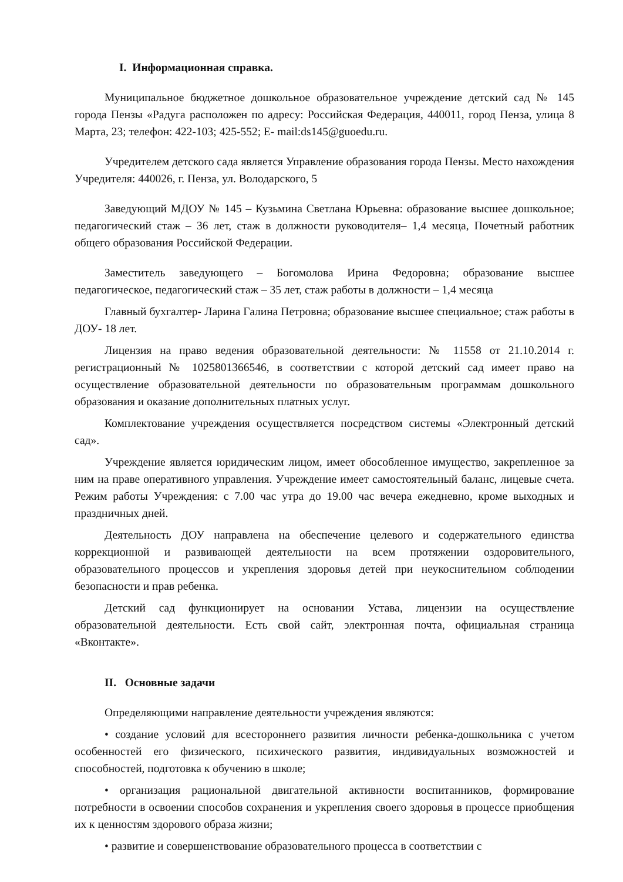I. Информационная справка.
Муниципальное бюджетное дошкольное образовательное учреждение детский сад № 145 города Пензы «Радуга расположен по адресу: Российская Федерация, 440011, город Пенза, улица 8 Марта, 23; телефон: 422-103; 425-552; E- mail:ds145@guoedu.ru.
Учредителем детского сада является Управление образования города Пензы. Место нахождения Учредителя: 440026, г. Пенза, ул. Володарского, 5
Заведующий МДОУ № 145 – Кузьмина Светлана Юрьевна: образование высшее дошкольное; педагогический стаж – 36 лет, стаж в должности руководителя– 1,4 месяца, Почетный работник общего образования Российской Федерации.
Заместитель заведующего – Богомолова Ирина Федоровна; образование высшее педагогическое, педагогический стаж – 35 лет, стаж работы в должности – 1,4 месяца
Главный бухгалтер- Ларина Галина Петровна; образование высшее специальное; стаж работы в ДОУ- 18 лет.
Лицензия на право ведения образовательной деятельности: № 11558 от 21.10.2014 г. регистрационный № 1025801366546, в соответствии с которой детский сад имеет право на осуществление образовательной деятельности по образовательным программам дошкольного образования и оказание дополнительных платных услуг.
Комплектование учреждения осуществляется посредством системы «Электронный детский сад».
Учреждение является юридическим лицом, имеет обособленное имущество, закрепленное за ним на праве оперативного управления. Учреждение имеет самостоятельный баланс, лицевые счета. Режим работы Учреждения: с 7.00 час утра до 19.00 час вечера ежедневно, кроме выходных и праздничных дней.
Деятельность ДОУ направлена на обеспечение целевого и содержательного единства коррекционной и развивающей деятельности на всем протяжении оздоровительного, образовательного процессов и укрепления здоровья детей при неукоснительном соблюдении безопасности и прав ребенка.
Детский сад функционирует на основании Устава, лицензии на осуществление образовательной деятельности. Есть свой сайт, электронная почта, официальная страница «Вконтакте».
II. Основные задачи
Определяющими направление деятельности учреждения являются:
• создание условий для всестороннего развития личности ребенка-дошкольника с учетом особенностей его физического, психического развития, индивидуальных возможностей и способностей, подготовка к обучению в школе;
• организация рациональной двигательной активности воспитанников, формирование потребности в освоении способов сохранения и укрепления своего здоровья в процессе приобщения их к ценностям здорового образа жизни;
• развитие и совершенствование образовательного процесса в соответствии с